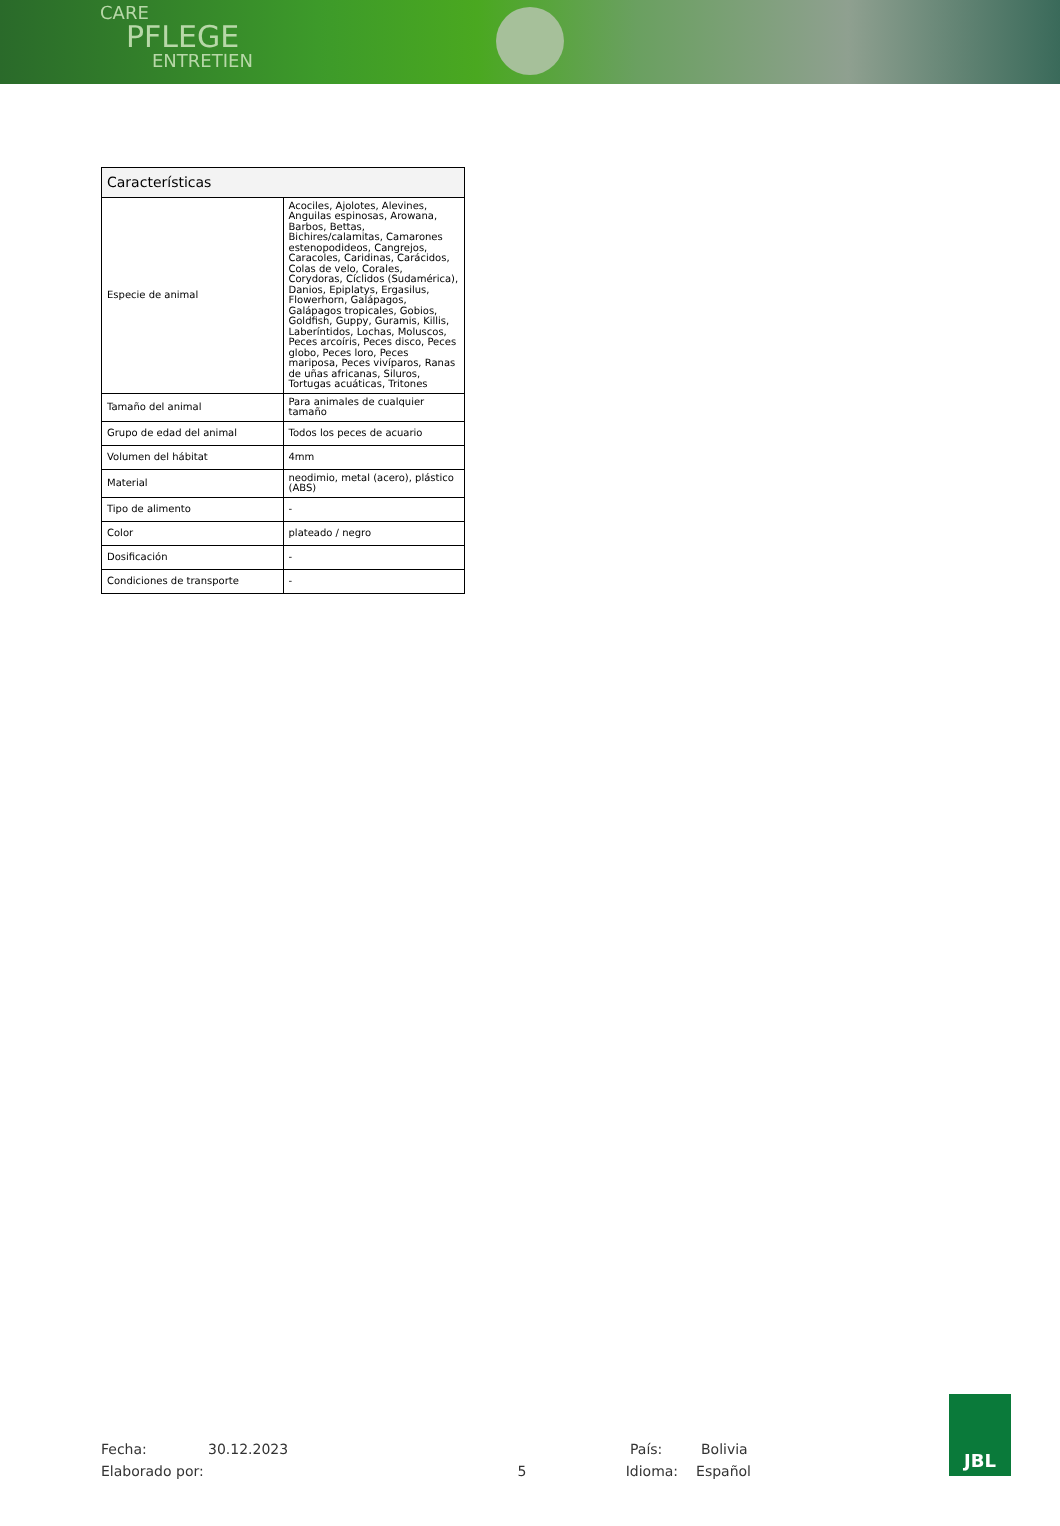CARE
PFLEGE
ENTRETIEN
| Características | |
| --- | --- |
| Especie de animal | Acociles, Ajolotes, Alevines, Anguilas espinosas, Arowana, Barbos, Bettas, Bichires/calamitas, Camarones estenopodideos, Cangrejos, Caracoles, Caridinas, Carácidos, Colas de velo, Corales, Corydoras, Cíclidos (Sudamérica), Danios, Epiplatys, Ergasilus, Flowerhorn, Galápagos, Galápagos tropicales, Gobios, Goldfish, Guppy, Guramis, Killis, Laberíntidos, Lochas, Moluscos, Peces arcoíris, Peces disco, Peces globo, Peces loro, Peces mariposa, Peces vivíparos, Ranas de uñas africanas, Siluros, Tortugas acuáticas, Tritones |
| Tamaño del animal | Para animales de cualquier tamaño |
| Grupo de edad del animal | Todos los peces de acuario |
| Volumen del hábitat | 4mm |
| Material | neodimio, metal (acero), plástico (ABS) |
| Tipo de alimento | - |
| Color | plateado / negro |
| Dosificación | - |
| Condiciones de transporte | - |
Fecha: 30.12.2023 País: Bolivia
Elaborado por: 5 Idioma: Español
JBL